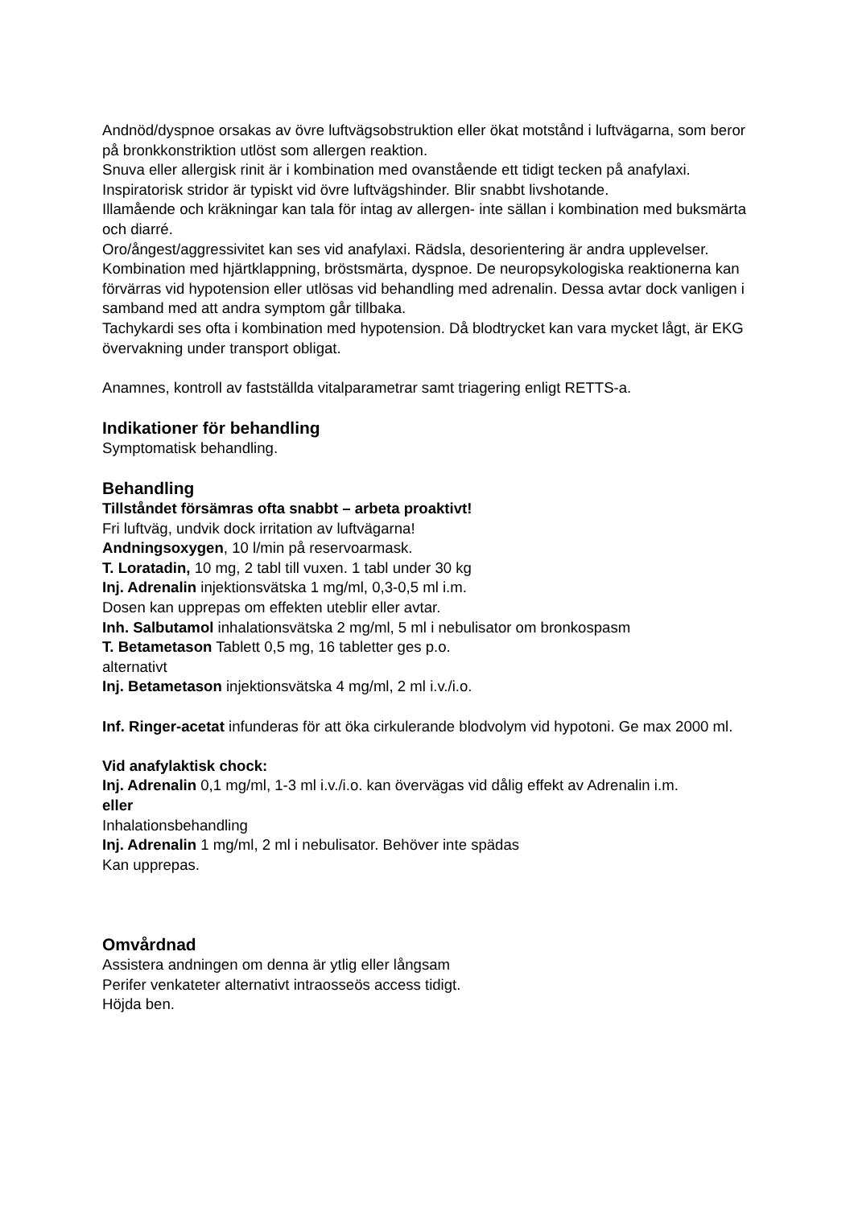Andnöd/dyspnoe orsakas av övre luftvägsobstruktion eller ökat motstånd i luftvägarna, som beror på bronkkonstriktion utlöst som allergen reaktion.
Snuva eller allergisk rinit är i kombination med ovanstående ett tidigt tecken på anafylaxi.
Inspiratorisk stridor är typiskt vid övre luftvägshinder. Blir snabbt livshotande.
Illamående och kräkningar kan tala för intag av allergen- inte sällan i kombination med buksmärta och diarré.
Oro/ångest/aggressivitet kan ses vid anafylaxi. Rädsla, desorientering är andra upplevelser. Kombination med hjärtklappning, bröstsmärta, dyspnoe. De neuropsykologiska reaktionerna kan förvärras vid hypotension eller utlösas vid behandling med adrenalin. Dessa avtar dock vanligen i samband med att andra symptom går tillbaka.
Tachykardi ses ofta i kombination med hypotension. Då blodtrycket kan vara mycket lågt, är EKG övervakning under transport obligat.
Anamnes, kontroll av fastställda vitalparametrar samt triagering enligt RETTS-a.
Indikationer för behandling
Symptomatisk behandling.
Behandling
Tillståndet försämras ofta snabbt – arbeta proaktivt!
Fri luftväg, undvik dock irritation av luftvägarna!
Andningsoxygen, 10 l/min på reservoarmask.
T. Loratadin, 10 mg, 2 tabl till vuxen. 1 tabl under 30 kg
Inj. Adrenalin injektionsvätska 1 mg/ml, 0,3-0,5 ml i.m.
Dosen kan upprepas om effekten uteblir eller avtar.
Inh. Salbutamol inhalationsvätska 2 mg/ml, 5 ml i nebulisator om bronkospasm
T. Betametason Tablett 0,5 mg, 16 tabletter ges p.o.
alternativt
Inj. Betametason injektionsvätska 4 mg/ml, 2 ml i.v./i.o.
Inf. Ringer-acetat infunderas för att öka cirkulerande blodvolym vid hypotoni. Ge max 2000 ml.
Vid anafylaktisk chock:
Inj. Adrenalin 0,1 mg/ml, 1-3 ml i.v./i.o. kan övervägas vid dålig effekt av Adrenalin i.m.
eller
Inhalationsbehandling
Inj. Adrenalin 1 mg/ml, 2 ml i nebulisator. Behöver inte spädas
Kan upprepas.
Omvårdnad
Assistera andningen om denna är ytlig eller långsam
Perifer venkateter alternativt intraosseös access tidigt.
Höjda ben.